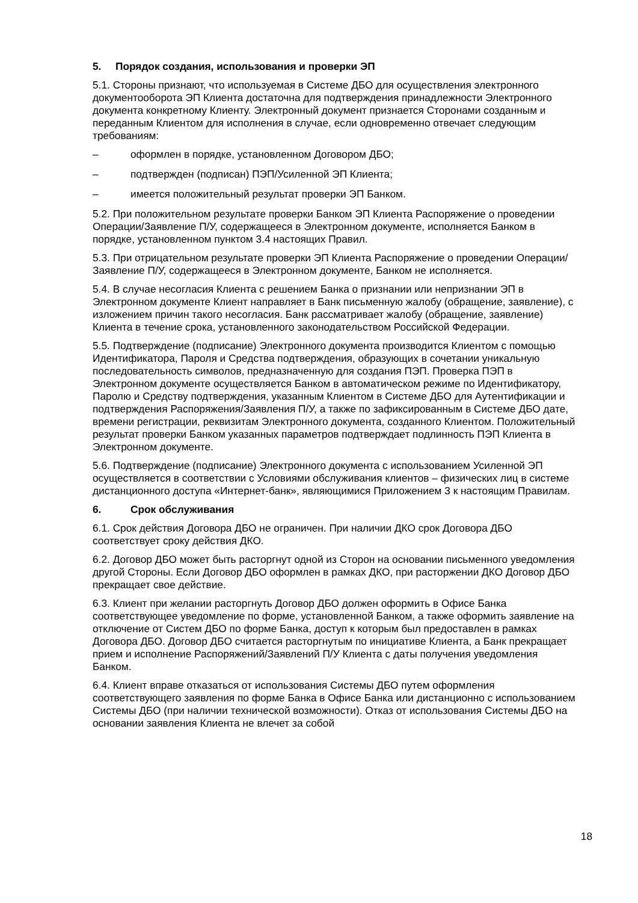5. Порядок создания, использования и проверки ЭП
5.1. Стороны признают, что используемая в Системе ДБО для осуществления электронного документооборота ЭП Клиента достаточна для подтверждения принадлежности Электронного документа конкретному Клиенту. Электронный документ признается Сторонами созданным и переданным Клиентом для исполнения в случае, если одновременно отвечает следующим требованиям:
– оформлен в порядке, установленном Договором ДБО;
– подтвержден (подписан) ПЭП/Усиленной ЭП Клиента;
– имеется положительный результат проверки ЭП Банком.
5.2. При положительном результате проверки Банком ЭП Клиента Распоряжение о проведении Операции/Заявление П/У, содержащееся в Электронном документе, исполняется Банком в порядке, установленном пунктом 3.4 настоящих Правил.
5.3. При отрицательном результате проверки ЭП Клиента Распоряжение о проведении Операции/Заявление П/У, содержащееся в Электронном документе, Банком не исполняется.
5.4. В случае несогласия Клиента с решением Банка о признании или непризнании ЭП в Электронном документе Клиент направляет в Банк письменную жалобу (обращение, заявление), с изложением причин такого несогласия. Банк рассматривает жалобу (обращение, заявление) Клиента в течение срока, установленного законодательством Российской Федерации.
5.5. Подтверждение (подписание) Электронного документа производится Клиентом с помощью Идентификатора, Пароля и Средства подтверждения, образующих в сочетании уникальную последовательность символов, предназначенную для создания ПЭП. Проверка ПЭП в Электронном документе осуществляется Банком в автоматическом режиме по Идентификатору, Паролю и Средству подтверждения, указанным Клиентом в Системе ДБО для Аутентификации и подтверждения Распоряжения/Заявления П/У, а также по зафиксированным в Системе ДБО дате, времени регистрации, реквизитам Электронного документа, созданного Клиентом. Положительный результат проверки Банком указанных параметров подтверждает подлинность ПЭП Клиента в Электронном документе.
5.6. Подтверждение (подписание) Электронного документа с использованием Усиленной ЭП осуществляется в соответствии с Условиями обслуживания клиентов – физических лиц в системе дистанционного доступа «Интернет-банк», являющимися Приложением 3 к настоящим Правилам.
6. Срок обслуживания
6.1. Срок действия Договора ДБО не ограничен. При наличии ДКО срок Договора ДБО соответствует сроку действия ДКО.
6.2. Договор ДБО может быть расторгнут одной из Сторон на основании письменного уведомления другой Стороны. Если Договор ДБО оформлен в рамках ДКО, при расторжении ДКО Договор ДБО прекращает свое действие.
6.3. Клиент при желании расторгнуть Договор ДБО должен оформить в Офисе Банка соответствующее уведомление по форме, установленной Банком, а также оформить заявление на отключение от Систем ДБО по форме Банка, доступ к которым был предоставлен в рамках Договора ДБО. Договор ДБО считается расторгнутым по инициативе Клиента, а Банк прекращает прием и исполнение Распоряжений/Заявлений П/У Клиента с даты получения уведомления Банком.
6.4. Клиент вправе отказаться от использования Системы ДБО путем оформления соответствующего заявления по форме Банка в Офисе Банка или дистанционно с использованием Системы ДБО (при наличии технической возможности). Отказ от использования Системы ДБО на основании заявления Клиента не влечет за собой
18